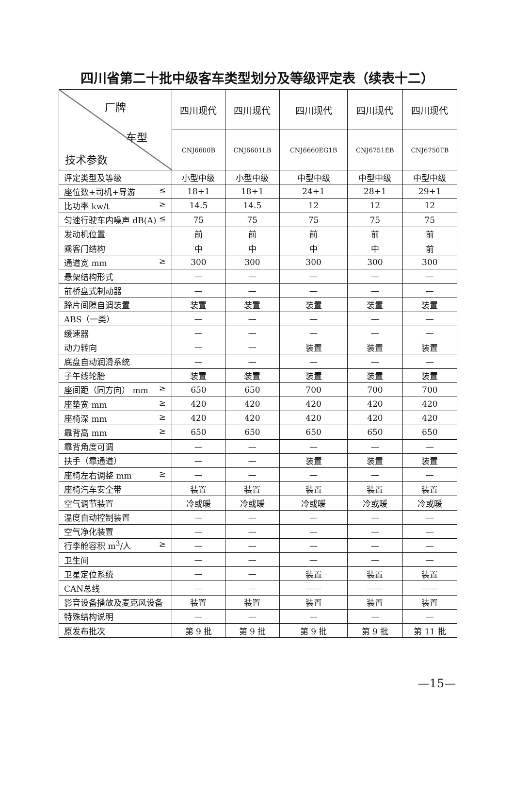四川省第二十批中级客车类型划分及等级评定表（续表十二）
| 厂牌 车型 技术参数 | 四川现代 | 四川现代 | 四川现代 | 四川现代 | 四川现代 |
| --- | --- | --- | --- | --- | --- |
| | CNJ6600B | CNJ6601LB | CNJ6660EG1B | CNJ6751EB | CNJ6750TB |
| 评定类型及等级 | 小型中级 | 小型中级 | 中型中级 | 中型中级 | 中型中级 |
| 座位数+司机+导游 ≤ | 18+1 | 18+1 | 24+1 | 28+1 | 29+1 |
| 比功率 kw/t ≥ | 14.5 | 14.5 | 12 | 12 | 12 |
| 匀速行驶车内噪声 dB(A) ≤ | 75 | 75 | 75 | 75 | 75 |
| 发动机位置 | 前 | 前 | 前 | 前 | 前 |
| 乘客门结构 | 中 | 中 | 中 | 中 | 前 |
| 通道宽 mm ≥ | 300 | 300 | 300 | 300 | 300 |
| 悬架结构形式 | — | — | — | — | — |
| 前桥盘式制动器 | — | — | — | — | — |
| 蹄片间隙自调装置 | 装置 | 装置 | 装置 | 装置 | 装置 |
| ABS（一类） | — | — | — | — | — |
| 缓速器 | — | — | — | — | — |
| 动力转向 | — | — | 装置 | 装置 | 装置 |
| 底盘自动润滑系统 | — | — | — | — | — |
| 子午线轮胎 | 装置 | 装置 | 装置 | 装置 | 装置 |
| 座间距（同方向） mm ≥ | 650 | 650 | 700 | 700 | 700 |
| 座垫宽 mm ≥ | 420 | 420 | 420 | 420 | 420 |
| 座椅深 mm ≥ | 420 | 420 | 420 | 420 | 420 |
| 靠背高 mm ≥ | 650 | 650 | 650 | 650 | 650 |
| 靠背角度可调 | — | — | — | — | — |
| 扶手（靠通道） | — | — | 装置 | 装置 | 装置 |
| 座椅左右调整 mm ≥ | — | — | — | — | — |
| 座椅汽车安全带 | 装置 | 装置 | 装置 | 装置 | 装置 |
| 空气调节装置 | 冷或暖 | 冷或暖 | 冷或暖 | 冷或暖 | 冷或暖 |
| 温度自动控制装置 | — | — | — | — | — |
| 空气净化装置 | — | — | — | — | — |
| 行李舱容积 m<sup>3</sup>/人 ≥ | — | — | — | — | — |
| 卫生间 | — | — | — | — | — |
| 卫星定位系统 | — | — | 装置 | 装置 | 装置 |
| CAN总线 | — | — | —— | —— | —— |
| 影音设备播放及麦克风设备 | 装置 | 装置 | 装置 | 装置 | 装置 |
| 特殊结构说明 | — | — | — | — | — |
| 原发布批次 | 第 9 批 | 第 9 批 | 第 9 批 | 第 9 批 | 第 11 批 |
—15—